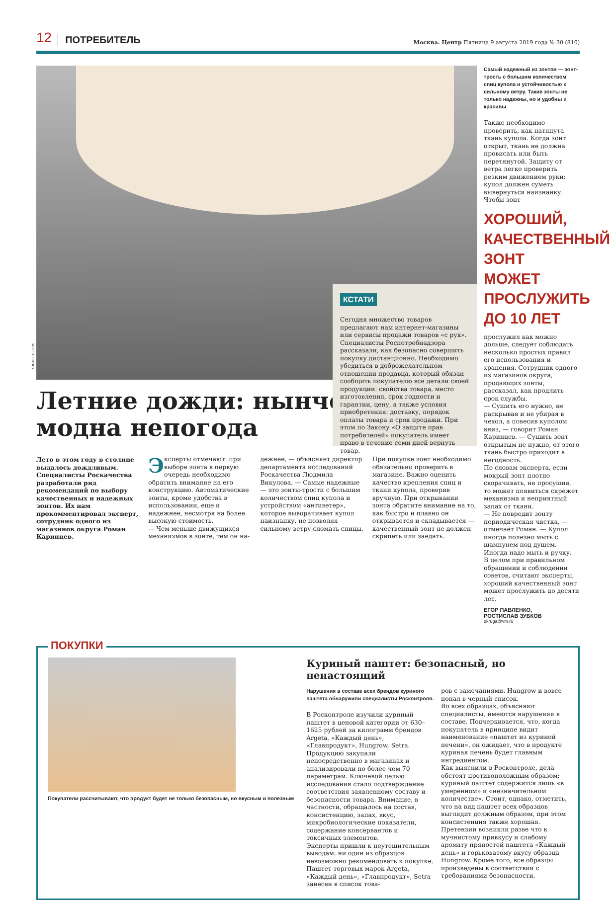12 ПОТРЕБИТЕЛЬ Москва. Центр Пятница 9 августа 2019 года № 30 (810)
SHUTTERSTOCK
КСТАТИ
Сегодня множество товаров предлагают нам интернет-магазины или сервисы продажи товаров «с рук». Специалисты Роспотребнадзора рассказали, как безопасно совершить покупку дистанционно. Необходимо убедиться в доброжелательном отношении продавца, который обязан сообщить покупателю все детали своей продукции: свойства товара, место изготовления, срок годности и гарантии, цену, а также условия приобретения: доставку, порядок оплаты товара и срок продажи. При этом по Закону «О защите прав потребителей» покупатель имеет право в течение семи дней вернуть товар.
Летние дожди: нынче модна непогода
Лето в этом году в столице выдалось дождливым. Специалисты Роскачества разработали ряд рекомендаций по выбору качественных и надежных зонтов. Их нам прокомментировал эксперт, сотрудник одного из магазинов округа Роман Каринцев.
Эксперты отмечают: при выборе зонта в первую очередь необходимо обратить внимание на его конструкцию. Автоматические зонты, кроме удобства в использовании, еще и надежнее, несмотря на более высокую стоимость.
— Чем меньше движущихся механизмов в зонте, тем он на-
дежнее, — объясняет директор департамента исследований Роскачества Людмила Викулова. — Самые надежные — это зонты-трости с большим количеством спиц купола и устройством «антиветер», которое выворачивает купол наизнанку, не позволяя сильному ветру сломать спицы.
При покупке зонт необходимо обязательно проверить в магазине. Важно оценить качество крепления спиц и ткани купола, проверив вручную. При открывании зонта обратите внимание на то, как быстро и плавно он открывается и складывается — качественный зонт не должен скрипеть или заедать.
Самый надежный из зонтов — зонт-трость с большим количеством спиц купола и устойчивостью к сильному ветру. Такие зонты не только надежны, но и удобны и красивы
Также необходимо проверить, как натянута ткань купола. Когда зонт открыт, ткань не должна провисать или быть перетянутой. Защиту от ветра легко проверить резким движением руки: купол должен суметь вывернуться наизнанку. Чтобы зонт
ХОРОШИЙ, КАЧЕСТВЕННЫЙ ЗОНТ МОЖЕТ ПРОСЛУЖИТЬ ДО 10 ЛЕТ
прослужил как можно дольше, следует соблюдать несколько простых правил его использования и хранения. Сотрудник одного из магазинов округа, продающих зонты, рассказал, как продлить срок службы.
— Сушить его нужно, не раскрывая и не убирая в чехол, а повесив куполом вниз, — говорит Роман Каринцев. — Сушить зонт открытым не нужно, от этого ткань быстро приходит в негодность.
По словам эксперта, если мокрый зонт плотно сворачивать, не просушив, то может появиться скрежет механизма и неприятный запах от ткани.
— Не повредит зонту периодическая чистка, — отмечает Роман. — Купол иногда полезно мыть с шампунем под душем. Иногда надо мыть и ручку.
В целом при правильном обращении и соблюдении советов, считают эксперты, хороший качественный зонт может прослужить до десяти лет.
ЕГОР ПАВЛЕНКО,
РОСТИСЛАВ ЗУБКОВ
okruga@vm.ru
ПОКУПКИ
Покупатели рассчитывают, что продукт будет не только безопасным, но вкусным и полезным
Куриный паштет: безопасный, но ненастоящий
Нарушения в составе всех брендов куриного паштета обнаружили специалисты Росконтроля.
В Росконтроле изучили куриный паштет в ценовой категории от 630–1625 рублей за килограмм брендов Argeta, «Каждый день», «Главпродукт», Hungrow, Setra. Продукцию закупали непосредственно в магазинах и анализировали по более чем 70 параметрам. Ключевой целью исследования стало подтверждение соответствия заявленному составу и безопасности товара. Внимание, в частности, обращалось на состав, консистенцию, запах, вкус, микробиологические показатели, содержание консервантов и токсичных элементов.
Эксперты пришли к неутешительным выводам: ни один из образцов невозможно рекомендовать к покупке. Паштет торговых марок Argeta, «Каждый день», «Главпродукт», Setra занесен в список това-
ров с замечаниями. Hungrow и вовсе попал в черный список.
Во всех образцах, объясняют специалисты, имеются нарушения в составе. Подчеркивается, что, когда покупатель в принципе видит наименование «паштет из куриной печени», он ожидает, что в продукте куриная печень будет главным ингредиентом.
Как выяснили в Росконтроле, дела обстоят противоположным образом: куриный паштет содержится лишь «в умеренном» и «незначительном количестве». Стоит, однако, отметить, что на вид паштет всех образцов выглядит должным образом, при этом консистенция также хорошая. Претензии возникли разве что к мучнистому привкусу и слабому аромату пряностей паштета «Каждый день» и горьковатому вкусу образца Hungrow. Кроме того, все образцы произведены в соответствии с требованиями безопасности.